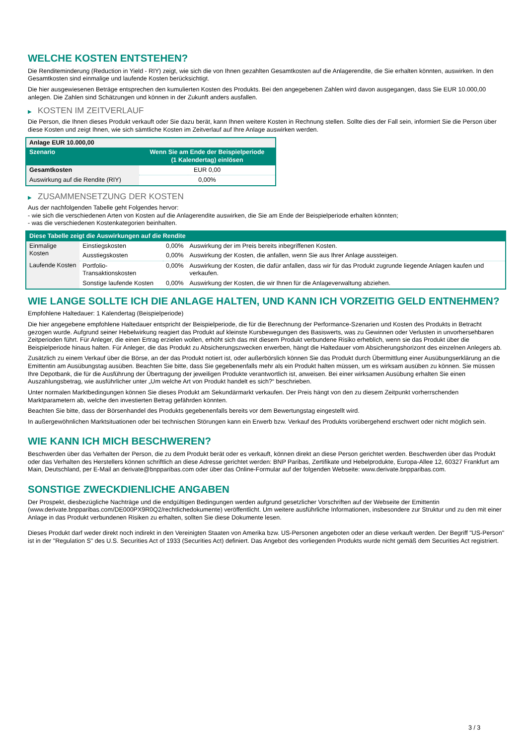WELCHE KOSTEN ENTSTEHEN?
Die Renditeminderung (Reduction in Yield - RIY) zeigt, wie sich die von Ihnen gezahlten Gesamtkosten auf die Anlagerendite, die Sie erhalten könnten, auswirken. In den Gesamtkosten sind einmalige und laufende Kosten berücksichtigt.
Die hier ausgewiesenen Beträge entsprechen den kumulierten Kosten des Produkts. Bei den angegebenen Zahlen wird davon ausgegangen, dass Sie EUR 10.000,00 anlegen. Die Zahlen sind Schätzungen und können in der Zukunft anders ausfallen.
▶ KOSTEN IM ZEITVERLAUF
Die Person, die Ihnen dieses Produkt verkauft oder Sie dazu berät, kann Ihnen weitere Kosten in Rechnung stellen. Sollte dies der Fall sein, informiert Sie die Person über diese Kosten und zeigt Ihnen, wie sich sämtliche Kosten im Zeitverlauf auf Ihre Anlage auswirken werden.
| Anlage EUR 10.000,00 | |
| --- | --- |
| Szenario | Wenn Sie am Ende der Beispielperiode (1 Kalendertag) einlösen |
| Gesamtkosten | EUR 0,00 |
| Auswirkung auf die Rendite (RIY) | 0,00% |
▶ ZUSAMMENSETZUNG DER KOSTEN
Aus der nachfolgenden Tabelle geht Folgendes hervor:
- wie sich die verschiedenen Arten von Kosten auf die Anlagerendite auswirken, die Sie am Ende der Beispielperiode erhalten könnten;
- was die verschiedenen Kostenkategorien beinhalten.
| Diese Tabelle zeigt die Auswirkungen auf die Rendite | | | |
| --- | --- | --- | --- |
| Einmalige Kosten | Einstiegskosten | 0,00% | Auswirkung der im Preis bereits inbegriffenen Kosten. |
| | Ausstiegskosten | 0,00% | Auswirkung der Kosten, die anfallen, wenn Sie aus Ihrer Anlage aussteigen. |
| Laufende Kosten | Portfolio-Transaktionskosten | 0,00% | Auswirkung der Kosten, die dafür anfallen, dass wir für das Produkt zugrunde liegende Anlagen kaufen und verkaufen. |
| | Sonstige laufende Kosten | 0,00% | Auswirkung der Kosten, die wir Ihnen für die Anlageverwaltung abziehen. |
WIE LANGE SOLLTE ICH DIE ANLAGE HALTEN, UND KANN ICH VORZEITIG GELD ENTNEHMEN?
Empfohlene Haltedauer: 1 Kalendertag (Beispielperiode)
Die hier angegebene empfohlene Haltedauer entspricht der Beispielperiode, die für die Berechnung der Performance-Szenarien und Kosten des Produkts in Betracht gezogen wurde. Aufgrund seiner Hebelwirkung reagiert das Produkt auf kleinste Kursbewegungen des Basiswerts, was zu Gewinnen oder Verlusten in unvorhersehbaren Zeitperioden führt. Für Anleger, die einen Ertrag erzielen wollen, erhöht sich das mit diesem Produkt verbundene Risiko erheblich, wenn sie das Produkt über die Beispielperiode hinaus halten. Für Anleger, die das Produkt zu Absicherungszwecken erwerben, hängt die Haltedauer vom Absicherungshorizont des einzelnen Anlegers ab.
Zusätzlich zu einem Verkauf über die Börse, an der das Produkt notiert ist, oder außerbörslich können Sie das Produkt durch Übermittlung einer Ausübungserklärung an die Emittentin am Ausübungstag ausüben. Beachten Sie bitte, dass Sie gegebenenfalls mehr als ein Produkt halten müssen, um es wirksam ausüben zu können. Sie müssen Ihre Depotbank, die für die Ausführung der Übertragung der jeweiligen Produkte verantwortlich ist, anweisen. Bei einer wirksamen Ausübung erhalten Sie einen Auszahlungsbetrag, wie ausführlicher unter „Um welche Art von Produkt handelt es sich?“ beschrieben.
Unter normalen Marktbedingungen können Sie dieses Produkt am Sekundärmarkt verkaufen. Der Preis hängt von den zu diesem Zeitpunkt vorherrschenden Marktparametern ab, welche den investierten Betrag gefährden könnten.
Beachten Sie bitte, dass der Börsenhandel des Produkts gegebenenfalls bereits vor dem Bewertungstag eingestellt wird.
In außergewöhnlichen Marktsituationen oder bei technischen Störungen kann ein Erwerb bzw. Verkauf des Produkts vorübergehend erschwert oder nicht möglich sein.
WIE KANN ICH MICH BESCHWEREN?
Beschwerden über das Verhalten der Person, die zu dem Produkt berät oder es verkauft, können direkt an diese Person gerichtet werden. Beschwerden über das Produkt oder das Verhalten des Herstellers können schriftlich an diese Adresse gerichtet werden: BNP Paribas, Zertifikate und Hebelprodukte, Europa-Allee 12, 60327 Frankfurt am Main, Deutschland, per E-Mail an derivate@bnpparibas.com oder über das Online-Formular auf der folgenden Webseite: www.derivate.bnpparibas.com.
SONSTIGE ZWECKDIENLICHE ANGABEN
Der Prospekt, diesbezügliche Nachträge und die endgültigen Bedingungen werden aufgrund gesetzlicher Vorschriften auf der Webseite der Emittentin (www.derivate.bnpparibas.com/DE000PX9R0Q2/rechtlichedokumente) veröffentlicht. Um weitere ausführliche Informationen, insbesondere zur Struktur und zu den mit einer Anlage in das Produkt verbundenen Risiken zu erhalten, sollten Sie diese Dokumente lesen.
Dieses Produkt darf weder direkt noch indirekt in den Vereinigten Staaten von Amerika bzw. US-Personen angeboten oder an diese verkauft werden. Der Begriff "US-Person" ist in der "Regulation S" des U.S. Securities Act of 1933 (Securities Act) definiert. Das Angebot des vorliegenden Produkts wurde nicht gemäß dem Securities Act registriert.
3 / 3